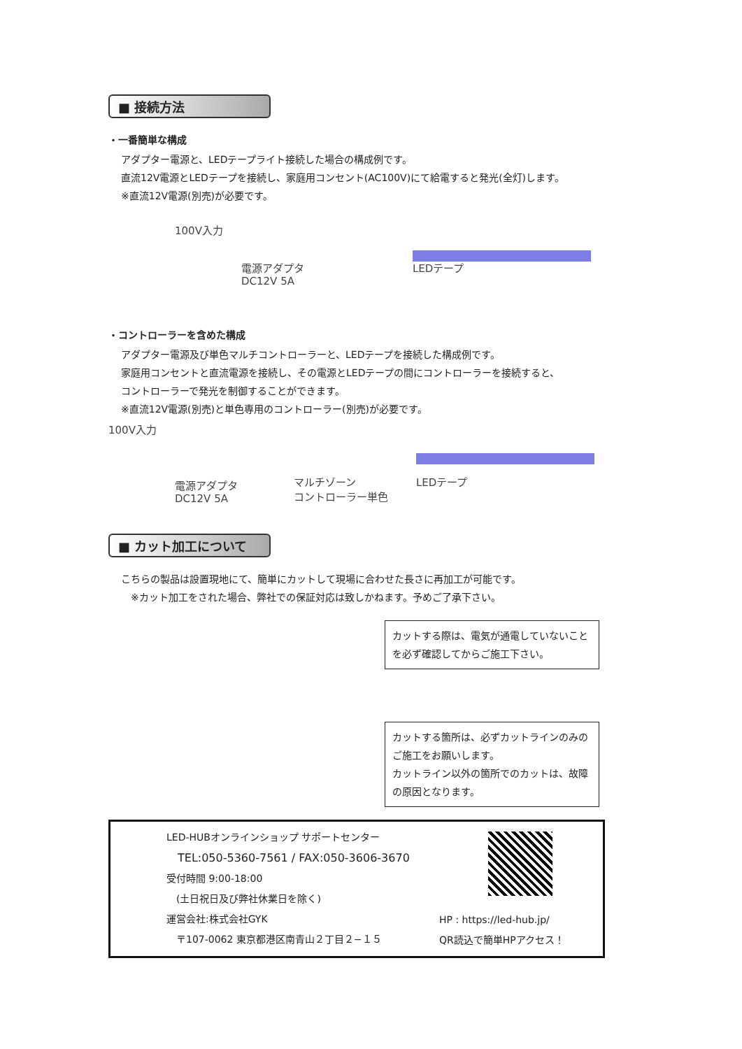■ 接続方法
・一番簡単な構成
アダプター電源と、LEDテープライト接続した場合の構成例です。
直流12V電源とLEDテープを接続し、家庭用コンセント(AC100V)にて給電すると発光(全灯)します。
※直流12V電源(別売)が必要です。
100V入力
電源アダプタ
DC12V 5A
LEDテープ
・コントローラーを含めた構成
アダプター電源及び単色マルチコントローラーと、LEDテープを接続した構成例です。
家庭用コンセントと直流電源を接続し、その電源とLEDテープの間にコントローラーを接続すると、
コントローラーで発光を制御することができます。
※直流12V電源(別売)と単色専用のコントローラー(別売)が必要です。
100V入力
電源アダプタ
DC12V 5A
マルチゾーン
コントローラー単色
LEDテープ
■ カット加工について
こちらの製品は設置現地にて、簡単にカットして現場に合わせた長さに再加工が可能です。
　※カット加工をされた場合、弊社での保証対応は致しかねます。予めご了承下さい。
カットする際は、電気が通電していないことを必ず確認してからご施工下さい。
カットする箇所は、必ずカットラインのみのご施工をお願いします。
カットライン以外の箇所でのカットは、故障の原因となります。
LED-HUBオンラインショップ サポートセンター
　TEL:050-5360-7561 / FAX:050-3606-3670
受付時間 9:00-18:00
　(土日祝日及び弊社休業日を除く)
運営会社:株式会社GYK
　〒107-0062 東京都港区南青山２丁目２−１５
HP : https://led-hub.jp/
QR読込で簡単HPアクセス！